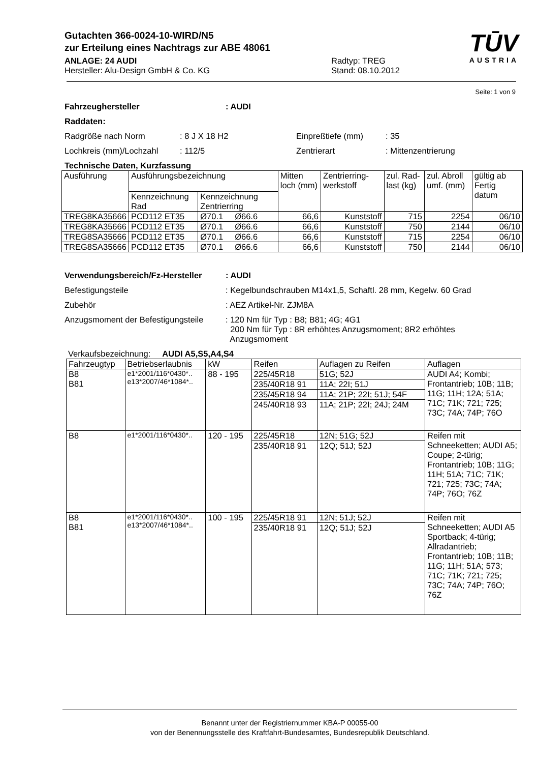Gutachten 366-0024-10-WIRD/N5
zur Erteilung eines Nachtrags zur ABE 48061
TŪV
AUSTRIA
ANLAGE: 24 AUDI
Hersteller: Alu-Design GmbH & Co. KG
Radtyp: TREG
Stand: 08.10.2012
Seite: 1 von 9
Fahrzeughersteller: AUDI
Raddaten:
Radgröße nach Norm: 8 J X 18 H2 Einpreßtiefe (mm): 35
Lochkreis (mm)/Lochzahl: 112/5 Zentrierart: Mittenzentrierung
Technische Daten, Kurzfassung
| Ausführung | Ausführungsbezeichnung | | Mitten loch (mm) | Zentrierring-werkstoff | zul. Rad-last (kg) | zul. Abroll umf. (mm) | gültig ab Fertig datum |
| | Kennzeichnung Rad | Kennzeichnung Zentrierring | | | | | |
| TREG8KA35666 | PCD112 ET35 | Ø70.1 Ø66.6 | 66,6 | Kunststoff | 715 | 2254 | 06/10 |
| TREG8KA35666 | PCD112 ET35 | Ø70.1 Ø66.6 | 66,6 | Kunststoff | 750 | 2144 | 06/10 |
| TREG8SA35666 | PCD112 ET35 | Ø70.1 Ø66.6 | 66,6 | Kunststoff | 715 | 2254 | 06/10 |
| TREG8SA35666 | PCD112 ET35 | Ø70.1 Ø66.6 | 66,6 | Kunststoff | 750 | 2144 | 06/10 |
Verwendungsbereich/Fz-Hersteller: AUDI
Befestigungsteile: Kegelbundschrauben M14x1,5, Schaftl. 28 mm, Kegelw. 60 Grad
Zubehör: AEZ Artikel-Nr. ZJM8A
Anzugsmoment der Befestigungsteile: 120 Nm für Typ : B8; B81; 4G; 4G1
200 Nm für Typ : 8R erhöhtes Anzugsmoment; 8R2 erhöhtes
Anzugsmoment
Verkaufsbezeichnung: AUDI A5,S5,A4,S4
| Fahrzeugtyp | Betriebserlaubnis | kW | Reifen | Auflagen zu Reifen | Auflagen |
| --- | --- | --- | --- | --- | --- |
| B8 B81 | e1*2001/116*0430*.. e13*2007/46*1084*.. | 88 - 195 | 225/45R18 | 51G; 52J | AUDI A4; Kombi; Frontantrieb; 10B; 11B; 11G; 11H; 12A; 51A; 71C; 71K; 721; 725; 73C; 74A; 74P; 76O |
| | | | 235/40R18 91 | 11A; 22I; 51J | |
| | | | 235/45R18 94 | 11A; 21P; 22I; 51J; 54F | |
| | | | 245/40R18 93 | 11A; 21P; 22I; 24J; 24M | |
| B8 | e1*2001/116*0430*.. | 120 - 195 | 225/45R18 | 12N; 51G; 52J | Reifen mit Schneeketten; AUDI A5; Coupe; 2-türig; Frontantrieb; 10B; 11G; 11H; 51A; 71C; 71K; 721; 725; 73C; 74A; 74P; 76O; 76Z |
| | | | 235/40R18 91 | 12Q; 51J; 52J | |
| B8 B81 | e1*2001/116*0430*.. e13*2007/46*1084*.. | 100 - 195 | 225/45R18 91 | 12N; 51J; 52J | Reifen mit Schneeketten; AUDI A5 Sportback; 4-türig; Allradantrieb; Frontantrieb; 10B; 11B; 11G; 11H; 51A; 573; 71C; 71K; 721; 725; 73C; 74A; 74P; 76O; 76Z |
| | | | 235/40R18 91 | 12Q; 51J; 52J | |
Benannt unter der Registriernummer KBA-P 00055-00
von der Benennungsstelle des Kraftfahrt-Bundesamtes, Bundesrepublik Deutschland.